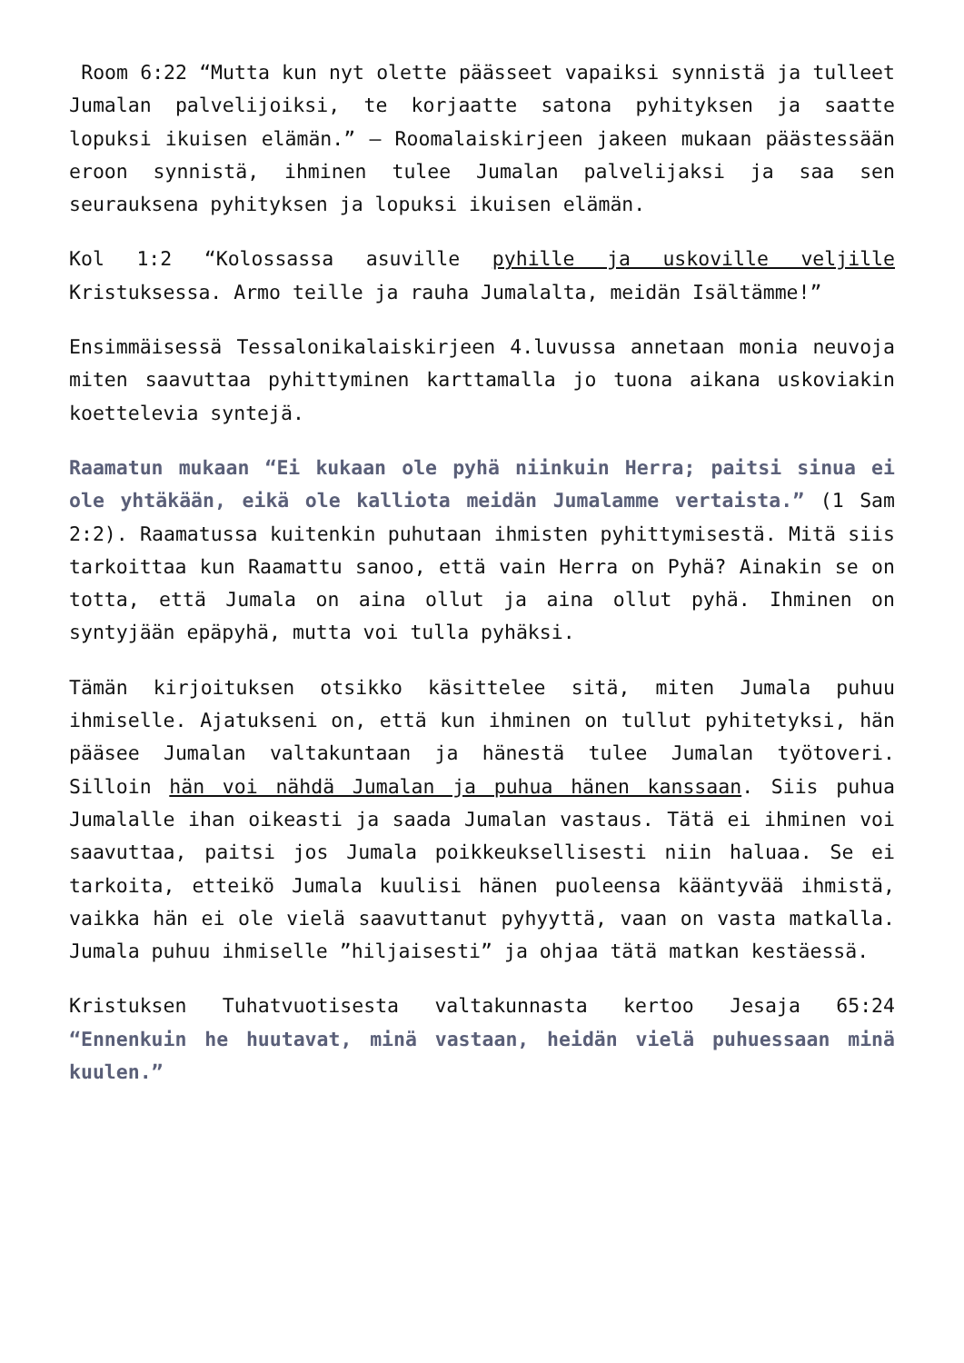Room 6:22 “Mutta kun nyt olette päässeet vapaiksi synnistä ja tulleet Jumalan palvelijoiksi, te korjaatte satona pyhityksen ja saatte lopuksi ikuisen elämän.” – Roomalaiskirjeen jakeen mukaan päästessään eroon synnistä, ihminen tulee Jumalan palvelijaksi ja saa sen seurauksena pyhityksen ja lopuksi ikuisen elämän.
Kol 1:2 “Kolossassa asuville pyhille ja uskoville veljille Kristuksessa. Armo teille ja rauha Jumalalta, meidän Isältämme!”
Ensimmäisessä Tessalonikalaiskirjeen 4.luvussa annetaan monia neuvoja miten saavuttaa pyhittyminen karttamalla jo tuona aikana uskoviakin koettelevia syntejä.
Raamatun mukaan “Ei kukaan ole pyhä niinkuin Herra; paitsi sinua ei ole yhtäkään, eikä ole kalliota meidän Jumalamme vertaista.” (1 Sam 2:2). Raamatussa kuitenkin puhutaan ihmisten pyhittymisestä. Mitä siis tarkoittaa kun Raamattu sanoo, että vain Herra on Pyhä? Ainakin se on totta, että Jumala on aina ollut ja aina ollut pyhä. Ihminen on syntyjään epäpyhä, mutta voi tulla pyhäksi.
Tämän kirjoituksen otsikko käsittelee sitä, miten Jumala puhuu ihmiselle. Ajatukseni on, että kun ihminen on tullut pyhitetyksi, hän pääsee Jumalan valtakuntaan ja hänestä tulee Jumalan työtoveri. Silloin hän voi nähdä Jumalan ja puhua hänen kanssaan. Siis puhua Jumalalle ihan oikeasti ja saada Jumalan vastaus. Tätä ei ihminen voi saavuttaa, paitsi jos Jumala poikkeuksellisesti niin haluaa. Se ei tarkoita, etteikö Jumala kuulisi hänen puoleensa kääntyvää ihmistä, vaikka hän ei ole vielä saavuttanut pyhyyttä, vaan on vasta matkalla. Jumala puhuu ihmiselle ”hiljaisesti” ja ohjaa tätä matkan kestäessä.
Kristuksen Tuhatvuotisesta valtakunnasta kertoo Jesaja 65:24 “Ennenkuin he huutavat, minä vastaan, heidän vielä puhuessaan minä kuulen.”